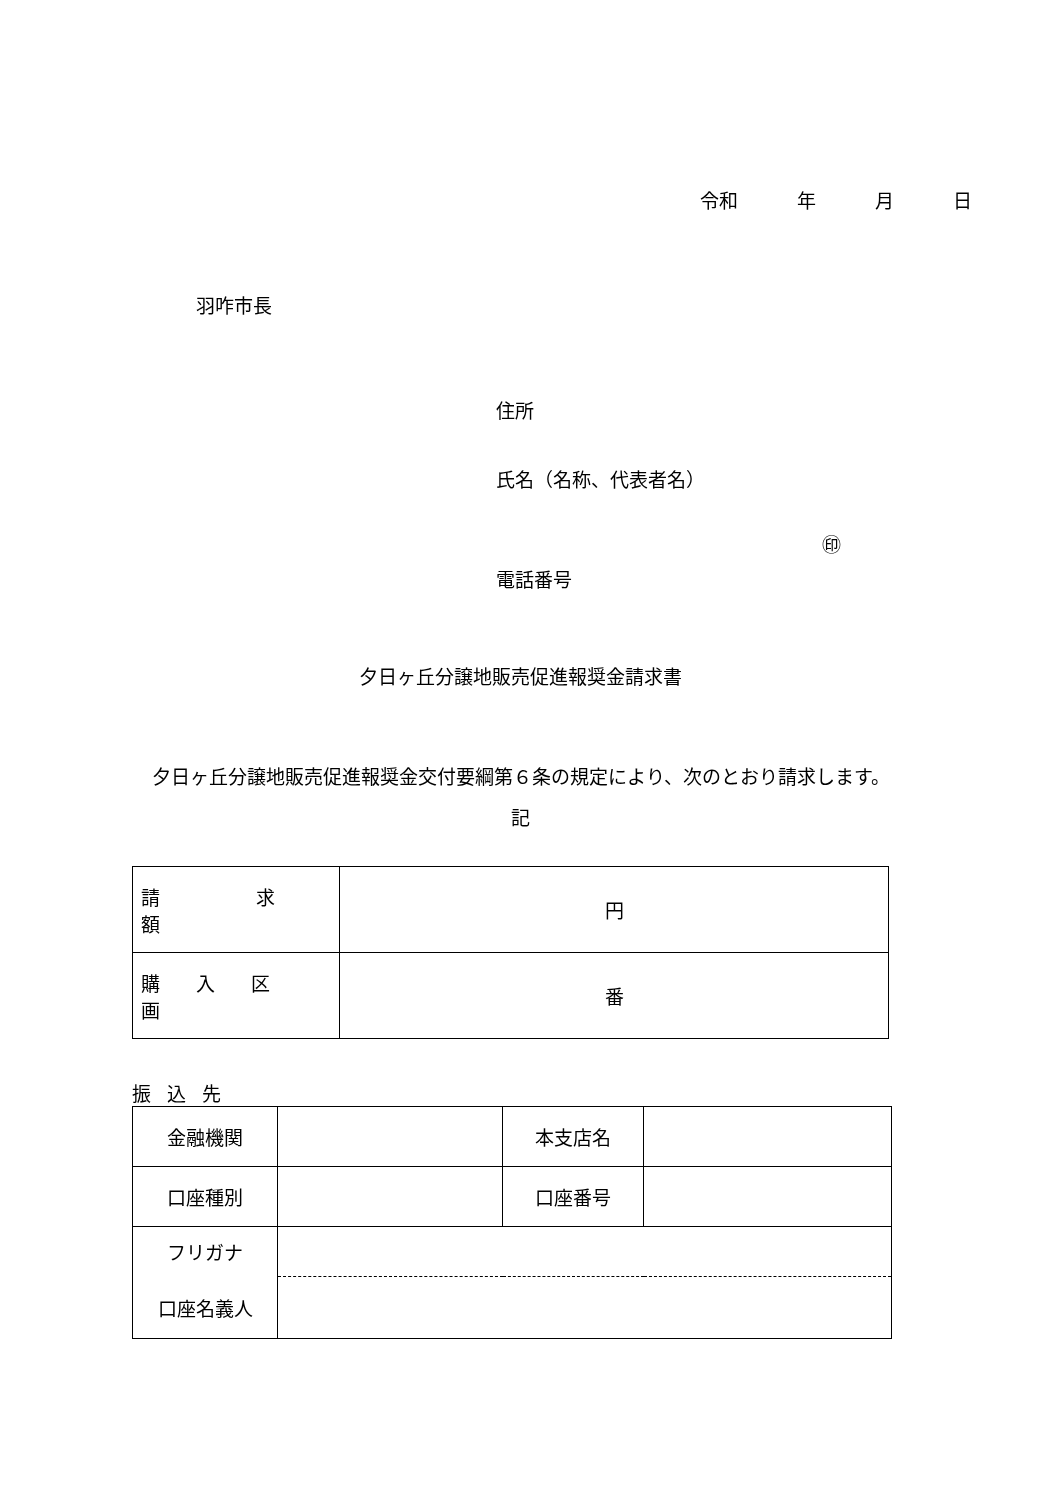令和　 年　 月　 日
羽咋市長
住所
氏名（名称、代表者名）
㊞
電話番号
夕日ヶ丘分譲地販売促進報奨金請求書
　夕日ヶ丘分譲地販売促進報奨金交付要綱第６条の規定により、次のとおり請求します。
記
| 請求額 | 円 |
| 購入区画 | 番 |
振込先
| 金融機関 | | 本支店名 | |
| 口座種別 | | 口座番号 | |
| フリガナ | | | |
| 口座名義人 | | | |